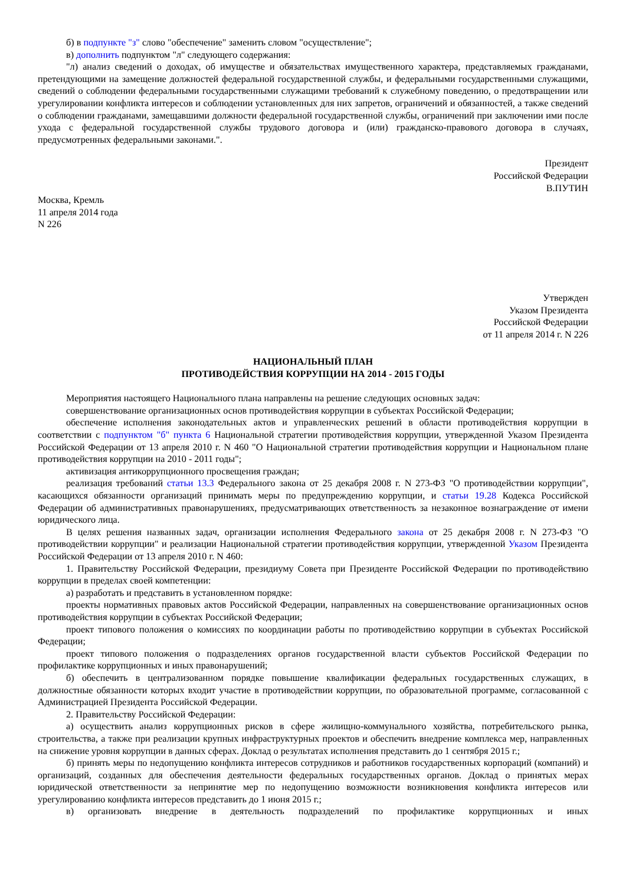б) в подпункте "з" слово "обеспечение" заменить словом "осуществление";
в) дополнить подпунктом "л" следующего содержания:
"л) анализ сведений о доходах, об имуществе и обязательствах имущественного характера, представляемых гражданами, претендующими на замещение должностей федеральной государственной службы, и федеральными государственными служащими, сведений о соблюдении федеральными государственными служащими требований к служебному поведению, о предотвращении или урегулировании конфликта интересов и соблюдении установленных для них запретов, ограничений и обязанностей, а также сведений о соблюдении гражданами, замещавшими должности федеральной государственной службы, ограничений при заключении ими после ухода с федеральной государственной службы трудового договора и (или) гражданско-правового договора в случаях, предусмотренных федеральными законами.".
Президент
Российской Федерации
В.ПУТИН
Москва, Кремль
11 апреля 2014 года
N 226
Утвержден
Указом Президента
Российской Федерации
от 11 апреля 2014 г. N 226
НАЦИОНАЛЬНЫЙ ПЛАН
ПРОТИВОДЕЙСТВИЯ КОРРУПЦИИ НА 2014 - 2015 ГОДЫ
Мероприятия настоящего Национального плана направлены на решение следующих основных задач:
совершенствование организационных основ противодействия коррупции в субъектах Российской Федерации;
обеспечение исполнения законодательных актов и управленческих решений в области противодействия коррупции в соответствии с подпунктом "б" пункта 6 Национальной стратегии противодействия коррупции, утвержденной Указом Президента Российской Федерации от 13 апреля 2010 г. N 460 "О Национальной стратегии противодействия коррупции и Национальном плане противодействия коррупции на 2010 - 2011 годы";
активизация антикоррупционного просвещения граждан;
реализация требований статьи 13.3 Федерального закона от 25 декабря 2008 г. N 273-ФЗ "О противодействии коррупции", касающихся обязанности организаций принимать меры по предупреждению коррупции, и статьи 19.28 Кодекса Российской Федерации об административных правонарушениях, предусматривающих ответственность за незаконное вознаграждение от имени юридического лица.
В целях решения названных задач, организации исполнения Федерального закона от 25 декабря 2008 г. N 273-ФЗ "О противодействии коррупции" и реализации Национальной стратегии противодействия коррупции, утвержденной Указом Президента Российской Федерации от 13 апреля 2010 г. N 460:
1. Правительству Российской Федерации, президиуму Совета при Президенте Российской Федерации по противодействию коррупции в пределах своей компетенции:
а) разработать и представить в установленном порядке:
проекты нормативных правовых актов Российской Федерации, направленных на совершенствование организационных основ противодействия коррупции в субъектах Российской Федерации;
проект типового положения о комиссиях по координации работы по противодействию коррупции в субъектах Российской Федерации;
проект типового положения о подразделениях органов государственной власти субъектов Российской Федерации по профилактике коррупционных и иных правонарушений;
б) обеспечить в централизованном порядке повышение квалификации федеральных государственных служащих, в должностные обязанности которых входит участие в противодействии коррупции, по образовательной программе, согласованной с Администрацией Президента Российской Федерации.
2. Правительству Российской Федерации:
а) осуществить анализ коррупционных рисков в сфере жилищно-коммунального хозяйства, потребительского рынка, строительства, а также при реализации крупных инфраструктурных проектов и обеспечить внедрение комплекса мер, направленных на снижение уровня коррупции в данных сферах. Доклад о результатах исполнения представить до 1 сентября 2015 г.;
б) принять меры по недопущению конфликта интересов сотрудников и работников государственных корпораций (компаний) и организаций, созданных для обеспечения деятельности федеральных государственных органов. Доклад о принятых мерах юридической ответственности за непринятие мер по недопущению возможности возникновения конфликта интересов или урегулированию конфликта интересов представить до 1 июня 2015 г.;
в) организовать внедрение в деятельность подразделений по профилактике коррупционных и иных